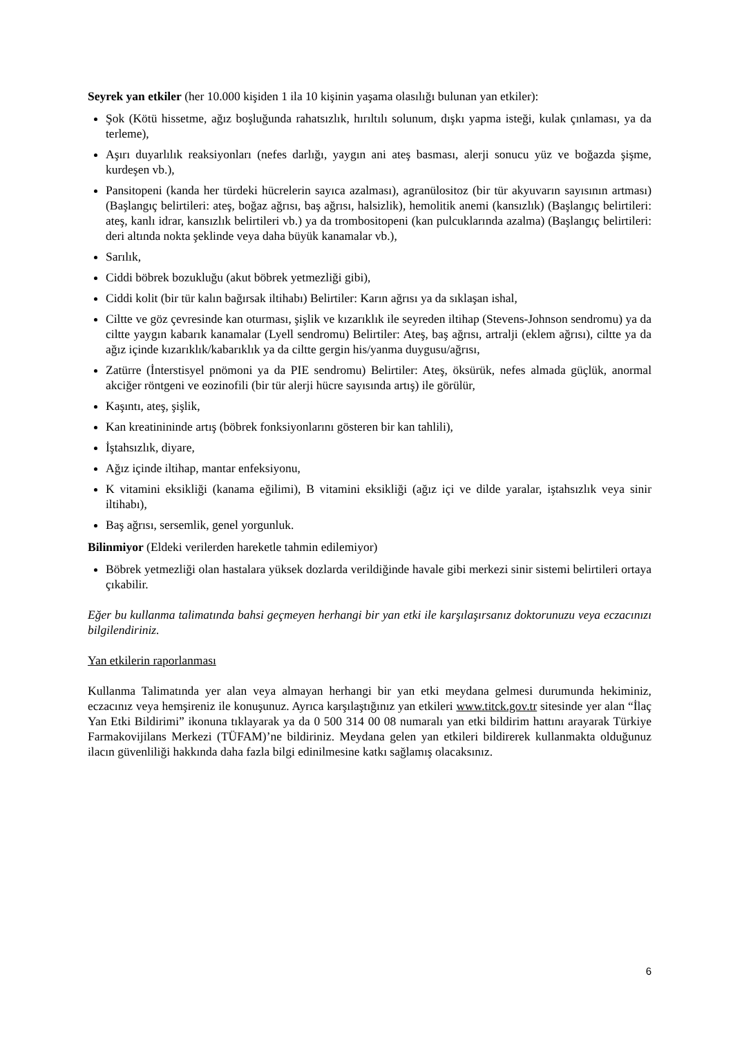Seyrek yan etkiler (her 10.000 kişiden 1 ila 10 kişinin yaşama olasılığı bulunan yan etkiler):
Şok (Kötü hissetme, ağız boşluğunda rahatsızlık, hırıltılı solunum, dışkı yapma isteği, kulak çınlaması, ya da terleme),
Aşırı duyarlılık reaksiyonları (nefes darlığı, yaygın ani ateş basması, alerji sonucu yüz ve boğazda şişme, kurdeşen vb.),
Pansitopeni (kanda her türdeki hücrelerin sayıca azalması), agranülositoz (bir tür akyuvarın sayısının artması) (Başlangıç belirtileri: ateş, boğaz ağrısı, baş ağrısı, halsizlik), hemolitik anemi (kansızlık) (Başlangıç belirtileri: ateş, kanlı idrar, kansızlık belirtileri vb.) ya da trombositopeni (kan pulcuklarında azalma) (Başlangıç belirtileri: deri altında nokta şeklinde veya daha büyük kanamalar vb.),
Sarılık,
Ciddi böbrek bozukluğu (akut böbrek yetmezliği gibi),
Ciddi kolit (bir tür kalın bağırsak iltihabı) Belirtiler: Karın ağrısı ya da sıklaşan ishal,
Ciltte ve göz çevresinde kan oturması, şişlik ve kızarıklık ile seyreden iltihap (Stevens-Johnson sendromu) ya da ciltte yaygın kabarık kanamalar (Lyell sendromu) Belirtiler: Ateş, baş ağrısı, artralji (eklem ağrısı), ciltte ya da ağız içinde kızarıklık/kabarıklık ya da ciltte gergin his/yanma duygusu/ağrısı,
Zatürre (İnterstisyel pnömoni ya da PIE sendromu) Belirtiler: Ateş, öksürük, nefes almada güçlük, anormal akciğer röntgeni ve eozinofili (bir tür alerji hücre sayısında artış) ile görülür,
Kaşıntı, ateş, şişlik,
Kan kreatinininde artış (böbrek fonksiyonlarını gösteren bir kan tahlili),
İştahsızlık, diyare,
Ağız içinde iltihap, mantar enfeksiyonu,
K vitamini eksikliği (kanama eğilimi), B vitamini eksikliği (ağız içi ve dilde yaralar, iştahsızlık veya sinir iltihabı),
Baş ağrısı, sersemlik, genel yorgunluk.
Bilinmiyor (Eldeki verilerden hareketle tahmin edilemiyor)
Böbrek yetmezliği olan hastalara yüksek dozlarda verildiğinde havale gibi merkezi sinir sistemi belirtileri ortaya çıkabilir.
Eğer bu kullanma talimatında bahsi geçmeyen herhangi bir yan etki ile karşılaşırsanız doktorunuzu veya eczacınızı bilgilendiriniz.
Yan etkilerin raporlanması
Kullanma Talimatında yer alan veya almayan herhangi bir yan etki meydana gelmesi durumunda hekiminiz, eczacınız veya hemşireniz ile konuşunuz. Ayrıca karşılaştığınız yan etkileri www.titck.gov.tr sitesinde yer alan “İlaç Yan Etki Bildirimi” ikonuna tıklayarak ya da 0 500 314 00 08 numaralı yan etki bildirim hattını arayarak Türkiye Farmakovijilans Merkezi (TÜFAM)’ne bildiriniz. Meydana gelen yan etkileri bildirerek kullanmakta olduğunuz ilacın güvenliliği hakkında daha fazla bilgi edinilmesine katkı sağlamış olacaksınız.
6